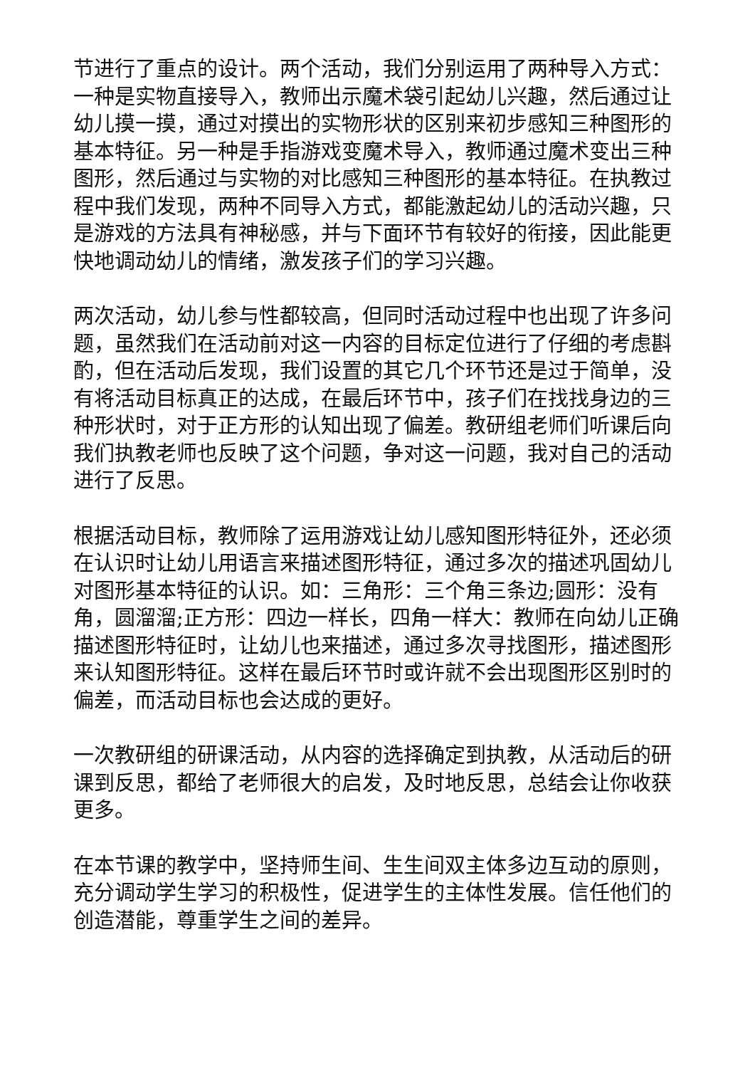节进行了重点的设计。两个活动，我们分别运用了两种导入方式：一种是实物直接导入，教师出示魔术袋引起幼儿兴趣，然后通过让幼儿摸一摸，通过对摸出的实物形状的区别来初步感知三种图形的基本特征。另一种是手指游戏变魔术导入，教师通过魔术变出三种图形，然后通过与实物的对比感知三种图形的基本特征。在执教过程中我们发现，两种不同导入方式，都能激起幼儿的活动兴趣，只是游戏的方法具有神秘感，并与下面环节有较好的衔接，因此能更快地调动幼儿的情绪，激发孩子们的学习兴趣。
两次活动，幼儿参与性都较高，但同时活动过程中也出现了许多问题，虽然我们在活动前对这一内容的目标定位进行了仔细的考虑斟酌，但在活动后发现，我们设置的其它几个环节还是过于简单，没有将活动目标真正的达成，在最后环节中，孩子们在找找身边的三种形状时，对于正方形的认知出现了偏差。教研组老师们听课后向我们执教老师也反映了这个问题，争对这一问题，我对自己的活动进行了反思。
根据活动目标，教师除了运用游戏让幼儿感知图形特征外，还必须在认识时让幼儿用语言来描述图形特征，通过多次的描述巩固幼儿对图形基本特征的认识。如：三角形：三个角三条边;圆形：没有角，圆溜溜;正方形：四边一样长，四角一样大：教师在向幼儿正确描述图形特征时，让幼儿也来描述，通过多次寻找图形，描述图形来认知图形特征。这样在最后环节时或许就不会出现图形区别时的偏差，而活动目标也会达成的更好。
一次教研组的研课活动，从内容的选择确定到执教，从活动后的研课到反思，都给了老师很大的启发，及时地反思，总结会让你收获更多。
在本节课的教学中，坚持师生间、生生间双主体多边互动的原则，充分调动学生学习的积极性，促进学生的主体性发展。信任他们的创造潜能，尊重学生之间的差异。